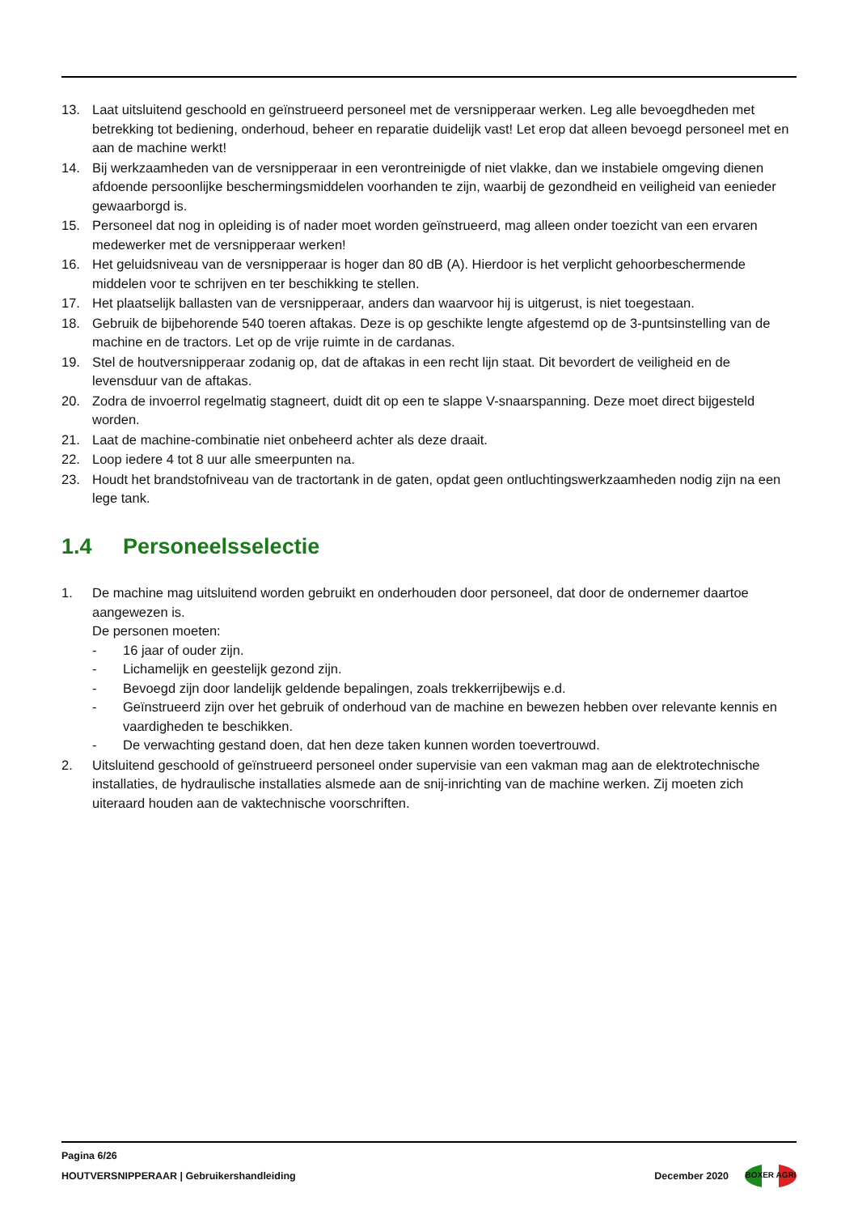13. Laat uitsluitend geschoold en geïnstrueerd personeel met de versnipperaar werken. Leg alle bevoegdheden met betrekking tot bediening, onderhoud, beheer en reparatie duidelijk vast! Let erop dat alleen bevoegd personeel met en aan de machine werkt!
14. Bij werkzaamheden van de versnipperaar in een verontreinigde of niet vlakke, dan we instabiele omgeving dienen afdoende persoonlijke beschermingsmiddelen voorhanden te zijn, waarbij de gezondheid en veiligheid van eenieder gewaarborgd is.
15. Personeel dat nog in opleiding is of nader moet worden geïnstrueerd, mag alleen onder toezicht van een ervaren medewerker met de versnipperaar werken!
16. Het geluidsniveau van de versnipperaar is hoger dan 80 dB (A). Hierdoor is het verplicht gehoorbeschermende middelen voor te schrijven en ter beschikking te stellen.
17. Het plaatselijk ballasten van de versnipperaar, anders dan waarvoor hij is uitgerust, is niet toegestaan.
18. Gebruik de bijbehorende 540 toeren aftakas. Deze is op geschikte lengte afgestemd op de 3-puntsinstelling van de machine en de tractors. Let op de vrije ruimte in de cardanas.
19. Stel de houtversnipperaar zodanig op, dat de aftakas in een recht lijn staat. Dit bevordert de veiligheid en de levensduur van de aftakas.
20. Zodra de invoerrol regelmatig stagneert, duidt dit op een te slappe V-snaarspanning. Deze moet direct bijgesteld worden.
21. Laat de machine-combinatie niet onbeheerd achter als deze draait.
22. Loop iedere 4 tot 8 uur alle smeerpunten na.
23. Houdt het brandstofniveau van de tractortank in de gaten, opdat geen ontluchtingswerkzaamheden nodig zijn na een lege tank.
1.4 Personeelsselectie
1. De machine mag uitsluitend worden gebruikt en onderhouden door personeel, dat door de ondernemer daartoe aangewezen is.
De personen moeten:
- 16 jaar of ouder zijn.
- Lichamelijk en geestelijk gezond zijn.
- Bevoegd zijn door landelijk geldende bepalingen, zoals trekkerrijbewijs e.d.
- Geïnstrueerd zijn over het gebruik of onderhoud van de machine en bewezen hebben over relevante kennis en vaardigheden te beschikken.
- De verwachting gestand doen, dat hen deze taken kunnen worden toevertrouwd.
2. Uitsluitend geschoold of geïnstrueerd personeel onder supervisie van een vakman mag aan de elektrotechnische installaties, de hydraulische installaties alsmede aan de snij-inrichting van de machine werken. Zij moeten zich uiteraard houden aan de vaktechnische voorschriften.
Pagina 6/26
HOUTVERSNIPPERAAR | Gebruikershandleiding
December 2020
BOXER AGRI